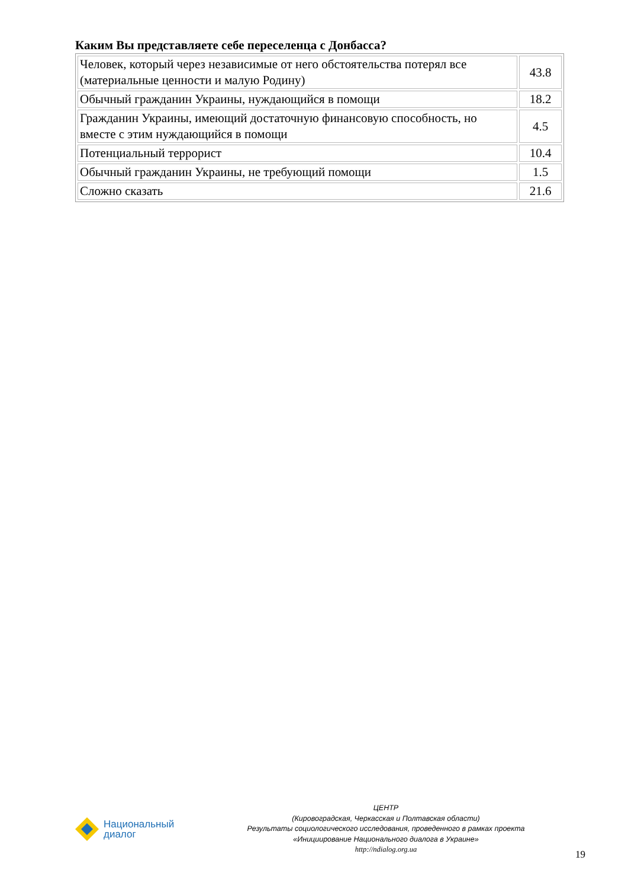Каким Вы представляете себе переселенца с Донбасса?
| Человек, который через независимые от него обстоятельства потерял все (материальные ценности и малую Родину) | 43.8 |
| Обычный гражданин Украины, нуждающийся в помощи | 18.2 |
| Гражданин Украины, имеющий достаточную финансовую способность, но вместе с этим нуждающийся в помощи | 4.5 |
| Потенциальный террорист | 10.4 |
| Обычный гражданин Украины, не требующий помощи | 1.5 |
| Сложно сказать | 21.6 |
Национальный
диалог
ЦЕНТР
(Кировоградская, Черкасская и Полтавская области)
Результаты социологического исследования, проведенного в рамках проекта
«Инициирование Национального диалога в Украине»
http://ndialog.org.ua
19